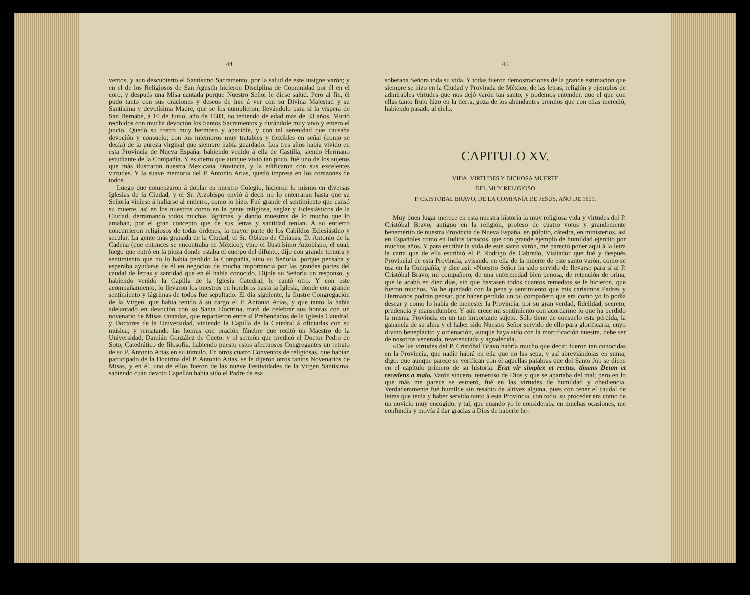44
ventos, y aun descubierto el Santísimo Sacramento, por la salud de este insigne varón; y en el de los Religiosos de San Agustín hicieron Disciplina de Comunidad por él en el coro, y después una Misa cantada porque Nuestro Señor le diese salud. Pero al fin, él pudo tanto con sus oraciones y deseos de irse á ver con su Divina Majestad y su Santísima y devotísima Madre, que se los cumplieron, llevándolo para sí la víspera de San Bernabé, á 10 de Junio, año de 1603, no teniendo de edad más de 33 años. Murió recibidos con mucha devoción los Santos Sacramentos y durándole muy vivo y entero el juicio. Quedó su rostro muy hermoso y apacible, y con tal serenidad que causaba devoción y consuelo; con los miembros muy tratables y flexibles en señal (como se decía) de la pureza virginal que siempre había guardado. Los tres años había vivido en esta Provincia de Nueva España, habiendo venido á ella de Castilla, siendo Hermano estudiante de la Compañía. Y es cierto que aunque vivió tan poco, fué uno de los sujetos que más ilustraron nuestra Mexicana Provincia, y la edificaron con sus excelentes virtudes. Y la suave memoria del P. Antonio Arias, quedó impresa en los corazones de todos.
Luego que comenzaron á doblar en nuestro Colegio, hicieron lo mismo en diversas Iglesias de la Ciudad, y el Sr. Arzobispo envió á decir no lo enterraran hasta que su Señoría viniese á hallarse al entierro, como lo hizo. Fué grande el sentimiento que causó su muerte, así en los nuestros como en la gente religiosa, seglar y Eclesiásticos de la Ciudad, derramando todos muchas lágrimas, y dando muestras de lo mucho que lo amaban, por el gran concepto que de sus letras y santidad tenían. A su entierro concurrieron religiosos de todas órdenes, la mayor parte de los Cabildos Eclesiástico y secular. La gente más granada de la Ciudad; el Sr. Obispo de Chiapas, D. Antonio de la Cadena (que entonces se encontraba en México); vino el Ilustrísimo Arzobispo, el cual, luego que entró en la pieza donde estaba el cuerpo del difunto, dijo con grande ternura y sentimiento que no lo había perdido la Compañía, sino su Señoría, porque pensaba y esperaba ayudarse de él en negocios de mucha importancia por las grandes partes del caudal de letras y santidad que en él había conocido. Díjole su Señoría un responso, y habiendo venido la Capilla de la Iglesia Catedral, le cantó otro. Y con este acompañamiento, lo llevaron los nuestros en hombros hasta la Iglesia, donde con grande sentimiento y lágrimas de todos fué sepultado. El día siguiente, la Ilustre Congregación de la Virgen, que había tenido á su cargo el P. Antonio Arias, y que tanto la había adelantado en devoción con su Santa Doctrina, trató de celebrar sus honras con un novenario de Misas cantadas, que repartieron entre sí Prebendados de la Iglesia Catedral, y Doctores de la Universidad, viniendo la Capilla de la Catedral á oficiarlas con su música; y rematando las honras con oración fúnebre que recitó un Maestro de la Universidad, Damián González de Cueto: y el sermón que predicó el Doctor Pedro de Soto, Catedrático de filosofía, habiendo puesto estos afectuosos Congregantes un retrato de su P. Antonio Arias en su túmulo. En otros cuatro Conventos de religiosas, que habían participado de la Doctrina del P. Antonio Arias, se le dijeron otros tantos Novenarios de Misas, y en él, uno de ellos fueron de las nueve Festividades de la Virgen Santísima, sabiendo cuán devoto Capellán había sido el Padre de esa
45
soberana Señora toda su vida. Y todas fueron demostraciones de la grande estimación que siempre se hizo en la Ciudad y Provincia de México, de las letras, religión y ejemplos de admirables virtudes que nos dejó varón tan santo; y podemos entender, que el que con ellas tanto fruto hizo en la tierra, goza de los abundantes premios que con ellas mereció, habiendo pasado al cielo.
CAPITULO XV.
VIDA, VIRTUDES Y DICHOSA MUERTE
DEL MUY RELIGIOSO
P. CRISTÓBAL BRAVO, DE LA COMPAÑÍA DE JESÚS, AÑO DE 1609.
Muy buen lugar merece en esta nuestra historia la muy religiosa vida y virtudes del P. Cristóbal Bravo, antiguo en la religión, profeso de cuatro votos y grandemente benemérito de nuestra Provincia de Nueva España, en púlpito, cátedra, en ministerios, así en Españoles como en Indios tarascos, que con grande ejemplo de humildad ejercitó por muchos años. Y para escribir la vida de este santo varón, me pareció poner aquí á la letra la carta que de ella escribió el P. Rodrigo de Cabredo, Visitador que fué y después Provincial de esta Provincia, avisando en ella de la muerte de este santo varón, como se usa en la Compañía, y dice así: «Nuestro Señor ha sido servido de llevarse para sí al P. Cristóbal Bravo, mi compañero, de una enfermedad bien penosa, de retención de orina, que le acabó en diez días, sin que bastasen todos cuantos remedios se le hicieron, que fueron muchos. Yo he quedado con la pena y sentimiento que mis carísimos Padres y Hermanos podrán pensar, por haber perdido un tal compañero que era como yo lo podía desear y como lo había de menester la Provincia, por su gran verdad, fidelidad, secreto, prudencia y mansedumbre. Y aún crece mi sentimiento con acordarme lo que ha perdido la misma Provincia en un tan importante sujeto. Sólo tiene de consuelo esta pérdida, la ganancia de su alma y el haber sido Nuestro Señor servido de ello para glorificarla; cuyo divino beneplácito y ordenación, aunque haya sido con la mortificación nuestra, debe ser de nosotros venerada, reverenciada y agradecida.
«De las virtudes del P. Cristóbal Bravo habría mucho que decir: fueron tan conocidas en la Provincia, que nadie habrá en ella que no las sepa, y así abreviándolas en suma, digo: que aunque parece se verifican con él aquellas palabras que del Santo Job se dicen en el capítulo primero de su historia: Erat vir simplex et rectus, timens Deum et recedens a malo. Varón sincero, temeroso de Dios y que se apartaba del mal; pero en lo que más me parece se esmeró, fué en las virtudes de humildad y obediencia. Verdaderamente fué humilde sin resabio de altivez alguna, pues con tener el caudal de letras que tenía y haber servido tanto á esta Provincia, con todo, su proceder era como de un novicio muy encogido, y tal, que cuando yo le consideraba en muchas ocasiones, me confundía y movía á dar gracias á Dios de haberle he-